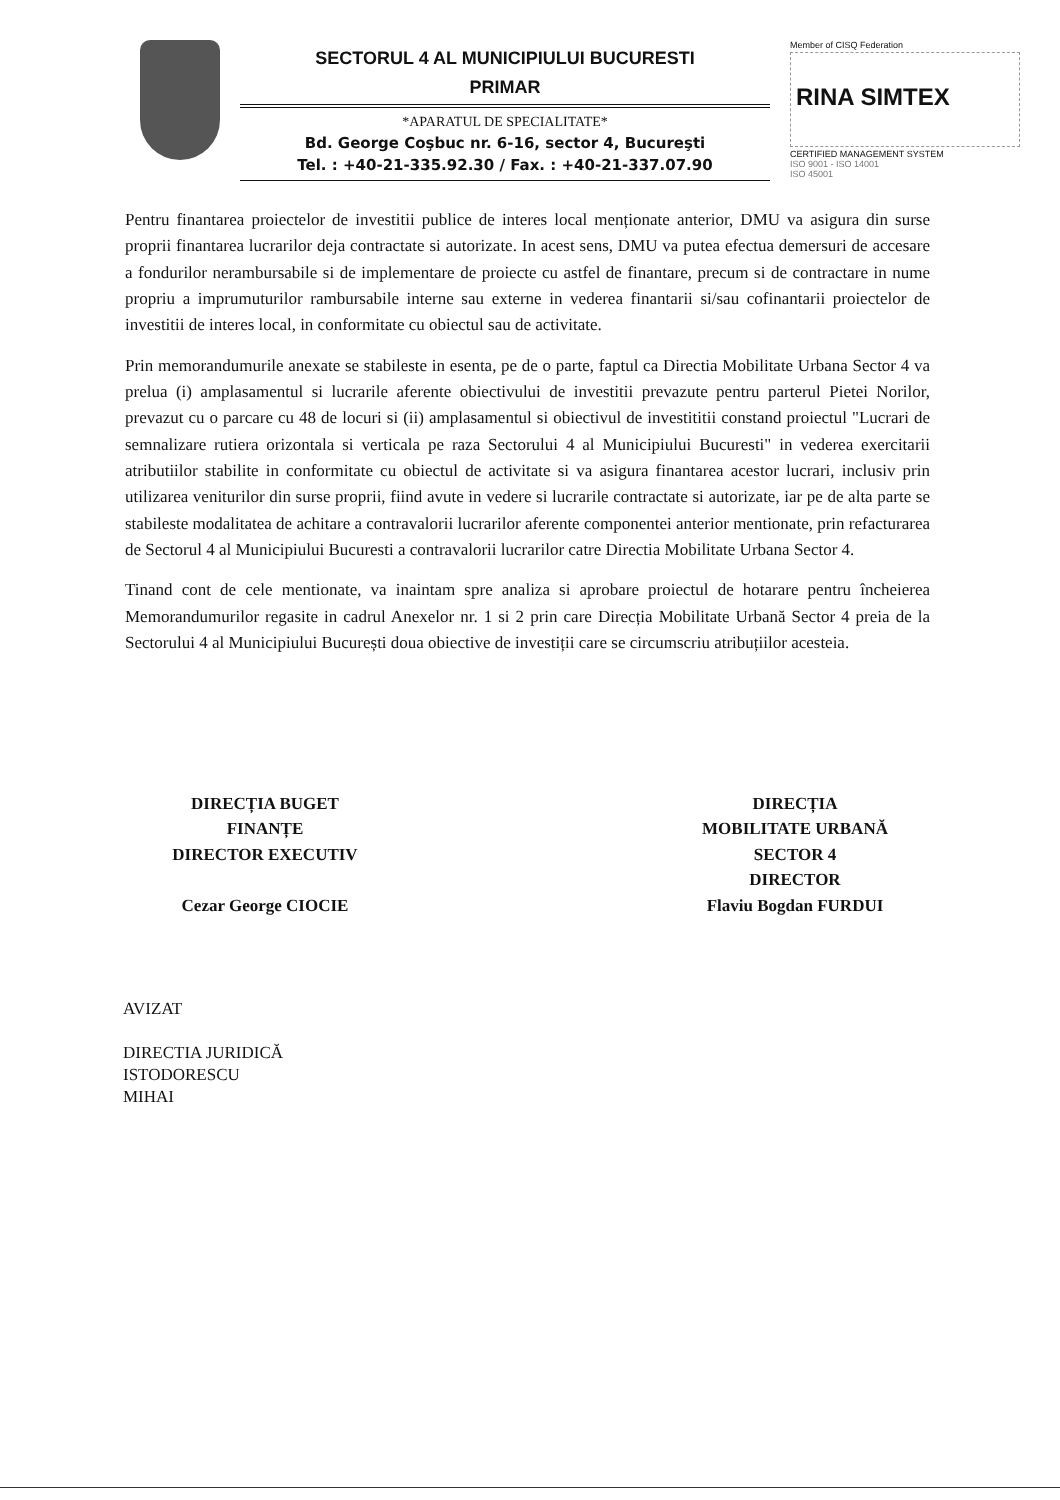SECTORUL 4 AL MUNICIPIULUI BUCURESTI
PRIMAR
*APARATUL DE SPECIALITATE*
Bd. George Coşbuc nr. 6-16, sector 4, Bucureşti
Tel. : +40-21-335.92.30 / Fax. : +40-21-337.07.90
Member of CISQ Federation
RINA SIMTEX
CERTIFIED MANAGEMENT SYSTEM
ISO 9001 - ISO 14001
ISO 45001
Pentru finantarea proiectelor de investitii publice de interes local menționate anterior, DMU va asigura din surse proprii finantarea lucrarilor deja contractate si autorizate. In acest sens, DMU va putea efectua demersuri de accesare a fondurilor nerambursabile si de implementare de proiecte cu astfel de finantare, precum si de contractare in nume propriu a imprumuturilor rambursabile interne sau externe in vederea finantarii si/sau cofinantarii proiectelor de investitii de interes local, in conformitate cu obiectul sau de activitate.
Prin memorandumurile anexate se stabileste in esenta, pe de o parte, faptul ca Directia Mobilitate Urbana Sector 4 va prelua (i) amplasamentul si lucrarile aferente obiectivului de investitii prevazute pentru parterul Pietei Norilor, prevazut cu o parcare cu 48 de locuri si (ii) amplasamentul si obiectivul de investititii constand proiectul "Lucrari de semnalizare rutiera orizontala si verticala pe raza Sectorului 4 al Municipiului Bucuresti" in vederea exercitarii atributiilor stabilite in conformitate cu obiectul de activitate si va asigura finantarea acestor lucrari, inclusiv prin utilizarea veniturilor din surse proprii, fiind avute in vedere si lucrarile contractate si autorizate, iar pe de alta parte se stabileste modalitatea de achitare a contravalorii lucrarilor aferente componentei anterior mentionate, prin refacturarea de Sectorul 4 al Municipiului Bucuresti a contravalorii lucrarilor catre Directia Mobilitate Urbana Sector 4.
Tinand cont de cele mentionate, va inaintam spre analiza si aprobare proiectul de hotarare pentru încheierea Memorandumurilor regasite in cadrul Anexelor nr. 1 si 2 prin care Direcția Mobilitate Urbană Sector 4 preia de la Sectorului 4 al Municipiului București doua obiective de investiții care se circumscriu atribuțiilor acesteia.
DIRECȚIA BUGET
FINANȚE
DIRECTOR EXECUTIV
Cezar George CIOCIE
DIRECȚIA
MOBILITATE URBANĂ
SECTOR 4
DIRECTOR
Flaviu Bogdan FURDUI
AVIZAT
DIRECTIA JURIDICĂ
ISTODORESCU
MIHAI